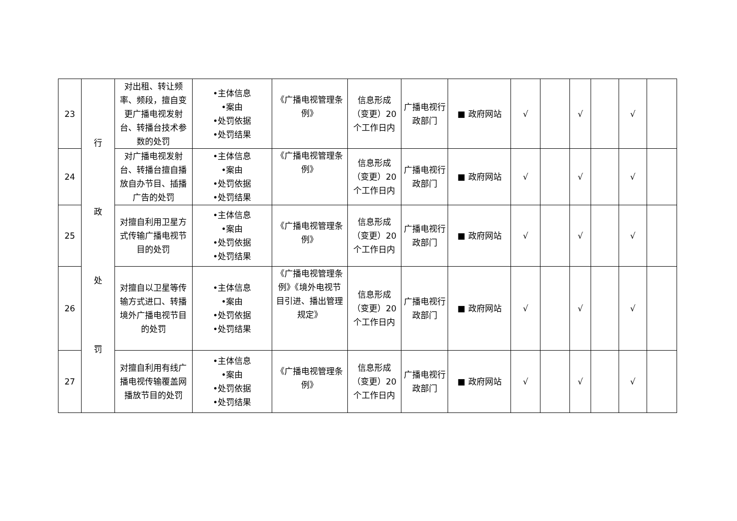| 23 | 行 政 处 罚 | 对出租、转让频率、频段，擅自变更广播电视发射台、转播台技术参数的处罚 | •主体信息 •案由 •处罚依据 •处罚结果 | 《广播电视管理条例》 | 信息形成（变更）20个工作日内 | 广播电视行政部门 | ■ 政府网站 | √ | | √ | | √ | |
| 24 | | 对广播电视发射台、转播台擅自播放自办节目、插播广告的处罚 | •主体信息 •案由 •处罚依据 •处罚结果 | 《广播电视管理条例》 | 信息形成（变更）20个工作日内 | 广播电视行政部门 | ■ 政府网站 | √ | | √ | | √ | |
| 25 | | 对擅自利用卫星方式传输广播电视节目的处罚 | •主体信息 •案由 •处罚依据 •处罚结果 | 《广播电视管理条例》 | 信息形成（变更）20个工作日内 | 广播电视行政部门 | ■ 政府网站 | √ | | √ | | √ | |
| 26 | | 对擅自以卫星等传输方式进口、转播境外广播电视节目的处罚 | •主体信息 •案由 •处罚依据 •处罚结果 | 《广播电视管理条例》《境外电视节目引进、播出管理规定》 | 信息形成（变更）20个工作日内 | 广播电视行政部门 | ■ 政府网站 | √ | | √ | | √ | |
| 27 | | 对擅自利用有线广播电视传输覆盖网播放节目的处罚 | •主体信息 •案由 •处罚依据 •处罚结果 | 《广播电视管理条例》 | 信息形成（变更）20个工作日内 | 广播电视行政部门 | ■ 政府网站 | √ | | √ | | √ | |